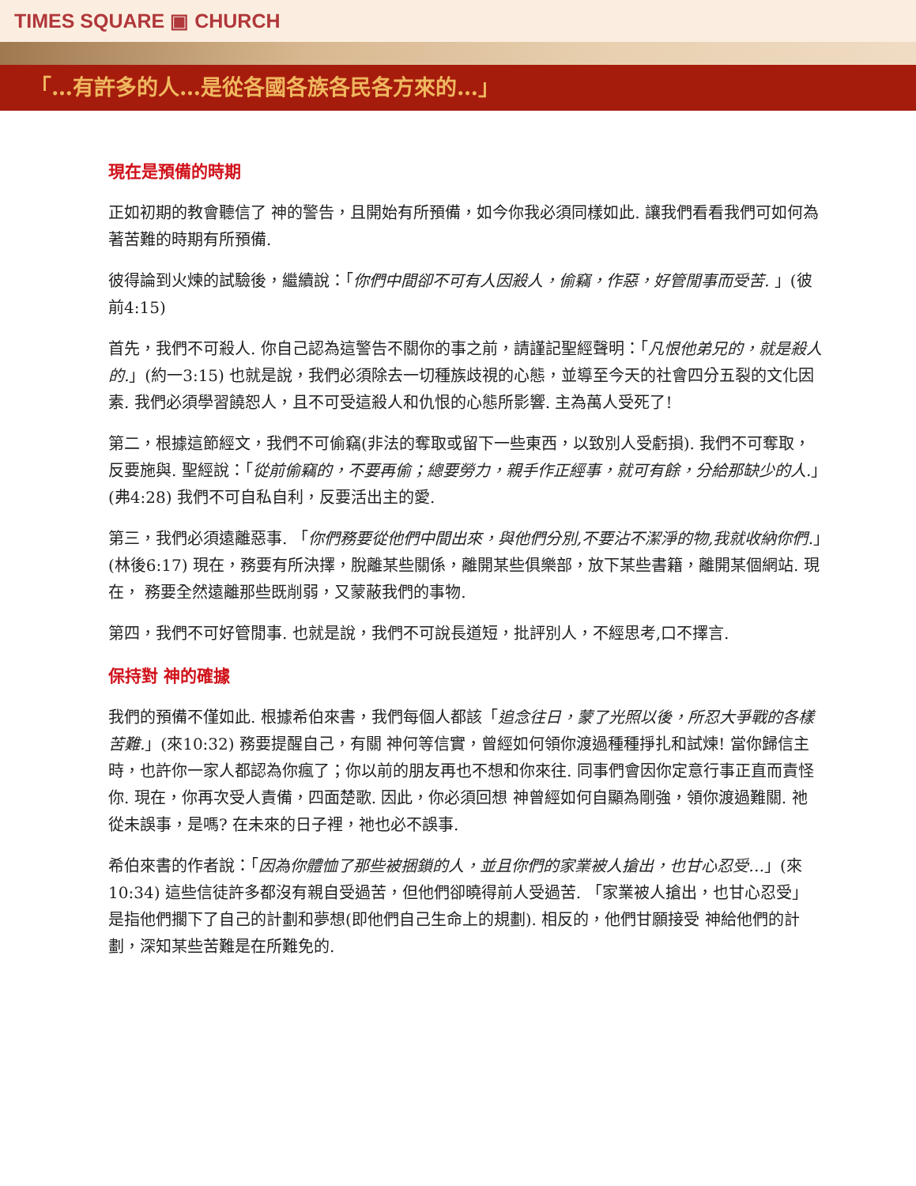TIMES SQUARE ▣ CHURCH
「…有許多的人…是從各國各族各民各方來的…」
現在是預備的時期
正如初期的教會聽信了 神的警告，且開始有所預備，如今你我必須同樣如此. 讓我們看看我們可如何為著苦難的時期有所預備.
彼得論到火煉的試驗後，繼續說：「你們中間卻不可有人因殺人，偷竊，作惡，好管閒事而受苦. 」(彼前4:15)
首先，我們不可殺人. 你自己認為這警告不關你的事之前，請謹記聖經聲明：「凡恨他弟兄的，就是殺人的.」(約一3:15) 也就是說，我們必須除去一切種族歧視的心態，並導至今天的社會四分五裂的文化因素. 我們必須學習饒恕人，且不可受這殺人和仇恨的心態所影響. 主為萬人受死了!
第二，根據這節經文，我們不可偷竊(非法的奪取或留下一些東西，以致別人受虧損). 我們不可奪取，反要施與. 聖經說：「從前偷竊的，不要再偷；總要勞力，親手作正經事，就可有餘，分給那缺少的人.」(弗4:28) 我們不可自私自利，反要活出主的愛.
第三，我們必須遠離惡事. 「你們務要從他們中間出來，與他們分別,不要沾不潔淨的物,我就收納你們.」(林後6:17) 現在，務要有所決擇，脫離某些關係，離開某些俱樂部，放下某些書籍，離開某個網站. 現在， 務要全然遠離那些既削弱，又蒙蔽我們的事物.
第四，我們不可好管閒事. 也就是說，我們不可說長道短，批評別人，不經思考,口不擇言.
保持對 神的確據
我們的預備不僅如此. 根據希伯來書，我們每個人都該「追念往日，蒙了光照以後，所忍大爭戰的各樣苦難.」(來10:32) 務要提醒自己，有關 神何等信實，曾經如何領你渡過種種掙扎和試煉! 當你歸信主時，也許你一家人都認為你瘋了；你以前的朋友再也不想和你來往. 同事們會因你定意行事正直而責怪你. 現在，你再次受人責備，四面楚歌. 因此，你必須回想 神曾經如何自顯為剛強，領你渡過難關. 祂從未誤事，是嗎? 在未來的日子裡，祂也必不誤事.
希伯來書的作者說：「因為你體恤了那些被捆鎖的人，並且你們的家業被人搶出，也甘心忍受…」(來10:34) 這些信徒許多都沒有親自受過苦，但他們卻曉得前人受過苦. 「家業被人搶出，也甘心忍受」是指他們擱下了自己的計劃和夢想(即他們自己生命上的規劃). 相反的，他們甘願接受 神給他們的計劃，深知某些苦難是在所難免的.